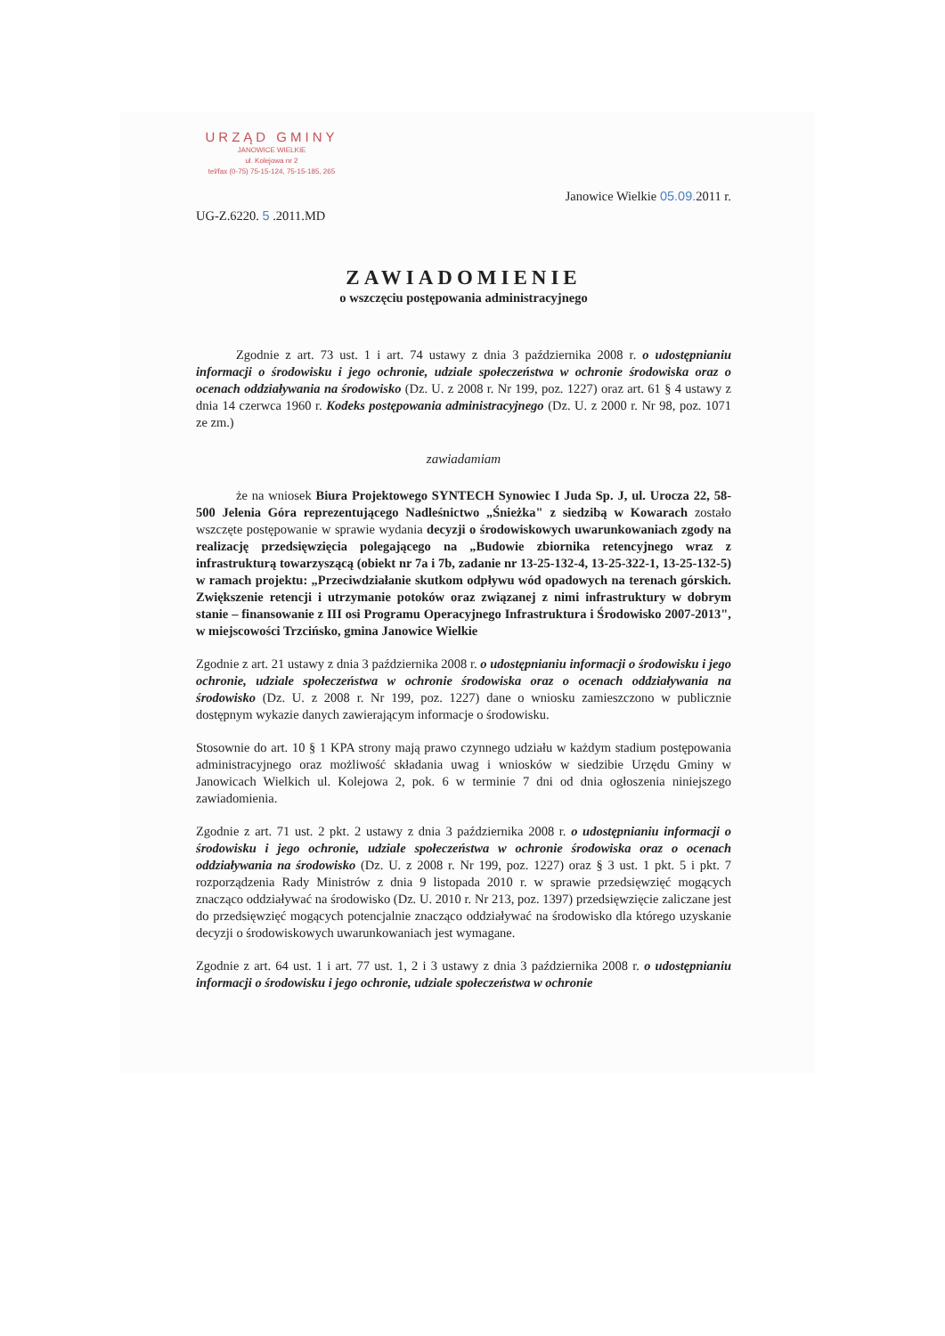URZĄD GMINY
JANOWICE WIELKIE
ul. Kolejowa nr 2
tel/fax (0-75) 75-15-124, 75-15-185, 265
UG-Z.6220. 5 .2011.MD
Janowice Wielkie 05.09. 2011 r.
ZAWIADOMIENIE
o wszczęciu postępowania administracyjnego
Zgodnie z art. 73 ust. 1 i art. 74 ustawy z dnia 3 października 2008 r. o udostępnianiu informacji o środowisku i jego ochronie, udziale społeczeństwa w ochronie środowiska oraz o ocenach oddziaływania na środowisko (Dz. U. z 2008 r. Nr 199, poz. 1227) oraz art. 61 § 4 ustawy z dnia 14 czerwca 1960 r. Kodeks postępowania administracyjnego (Dz. U. z 2000 r. Nr 98, poz. 1071 ze zm.)
zawiadamiam
że na wniosek Biura Projektowego SYNTECH Synowiec I Juda Sp. J, ul. Urocza 22, 58-500 Jelenia Góra reprezentującego Nadleśnictwo „Śnieżka" z siedzibą w Kowarach zostało wszczęte postępowanie w sprawie wydania decyzji o środowiskowych uwarunkowaniach zgody na realizację przedsięwzięcia polegającego na „Budowie zbiornika retencyjnego wraz z infrastrukturą towarzyszącą (obiekt nr 7a i 7b, zadanie nr 13-25-132-4, 13-25-322-1, 13-25-132-5) w ramach projektu: „Przeciwdziałanie skutkom odpływu wód opadowych na terenach górskich. Zwiększenie retencji i utrzymanie potoków oraz związanej z nimi infrastruktury w dobrym stanie – finansowanie z III osi Programu Operacyjnego Infrastruktura i Środowisko 2007-2013", w miejscowości Trzcińsko, gmina Janowice Wielkie
Zgodnie z art. 21 ustawy z dnia 3 października 2008 r. o udostępnianiu informacji o środowisku i jego ochronie, udziale społeczeństwa w ochronie środowiska oraz o ocenach oddziaływania na środowisko (Dz. U. z 2008 r. Nr 199, poz. 1227) dane o wniosku zamieszczono w publicznie dostępnym wykazie danych zawierającym informacje o środowisku.
Stosownie do art. 10 § 1 KPA strony mają prawo czynnego udziału w każdym stadium postępowania administracyjnego oraz możliwość składania uwag i wniosków w siedzibie Urzędu Gminy w Janowicach Wielkich ul. Kolejowa 2, pok. 6 w terminie 7 dni od dnia ogłoszenia niniejszego zawiadomienia.
Zgodnie z art. 71 ust. 2 pkt. 2 ustawy z dnia 3 października 2008 r. o udostępnianiu informacji o środowisku i jego ochronie, udziale społeczeństwa w ochronie środowiska oraz o ocenach oddziaływania na środowisko (Dz. U. z 2008 r. Nr 199, poz. 1227) oraz § 3 ust. 1 pkt. 5 i pkt. 7 rozporządzenia Rady Ministrów z dnia 9 listopada 2010 r. w sprawie przedsięwzięć mogących znacząco oddziaływać na środowisko (Dz. U. 2010 r. Nr 213, poz. 1397) przedsięwzięcie zaliczane jest do przedsięwzięć mogących potencjalnie znacząco oddziaływać na środowisko dla którego uzyskanie decyzji o środowiskowych uwarunkowaniach jest wymagane.
Zgodnie z art. 64 ust. 1 i art. 77 ust. 1, 2 i 3 ustawy z dnia 3 października 2008 r. o udostępnianiu informacji o środowisku i jego ochronie, udziale społeczeństwa w ochronie